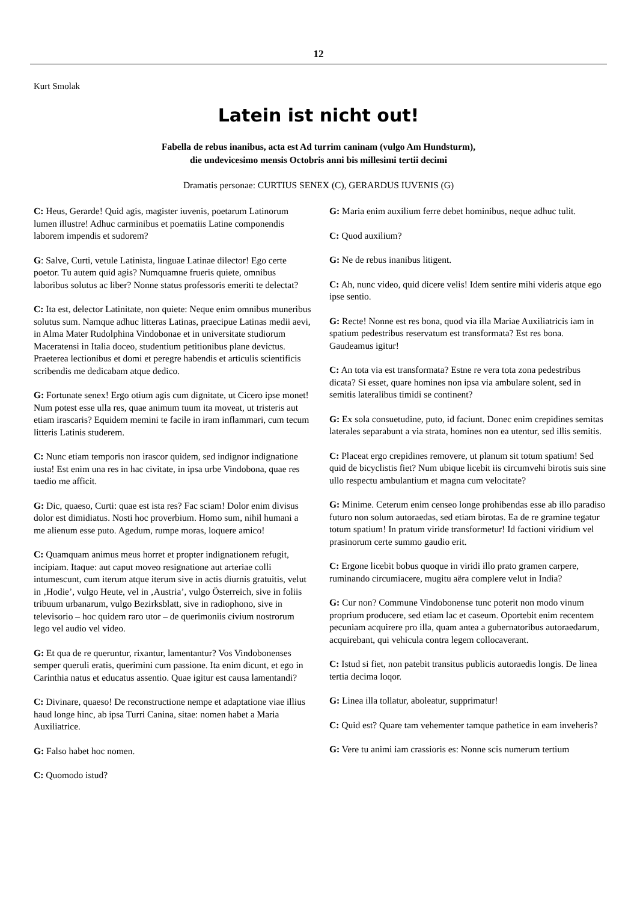12
Kurt Smolak
Latein ist nicht out!
Fabella de rebus inanibus, acta est Ad turrim caninam (vulgo Am Hundsturm),
die undevicesimo mensis Octobris anni bis millesimi tertii decimi
Dramatis personae: CURTIUS SENEX (C), GERARDUS IUVENIS (G)
C: Heus, Gerarde! Quid agis, magister iuvenis, poetarum Latinorum lumen illustre! Adhuc carminibus et poematiis Latine componendis laborem impendis et sudorem?
G: Salve, Curti, vetule Latinista, linguae Latinae dilector! Ego certe poetor. Tu autem quid agis? Numquamne frueris quiete, omnibus laboribus solutus ac liber? Nonne status professoris emeriti te delectat?
C: Ita est, delector Latinitate, non quiete: Neque enim omnibus muneribus solutus sum. Namque adhuc litteras Latinas, praecipue Latinas medii aevi, in Alma Mater Rudolphina Vindobonae et in universitate studiorum Maceratensi in Italia doceo, studentium petitionibus plane devictus. Praeterea lectionibus et domi et peregre habendis et articulis scientificis scribendis me dedicabam atque dedico.
G: Fortunate senex! Ergo otium agis cum dignitate, ut Cicero ipse monet! Num potest esse ulla res, quae animum tuum ita moveat, ut tristeris aut etiam irascaris? Equidem memini te facile in iram inflammari, cum tecum litteris Latinis studerem.
C: Nunc etiam temporis non irascor quidem, sed indignor indignatione iusta! Est enim una res in hac civitate, in ipsa urbe Vindobona, quae res taedio me afficit.
G: Dic, quaeso, Curti: quae est ista res? Fac sciam! Dolor enim divisus dolor est dimidiatus. Nosti hoc proverbium. Homo sum, nihil humani a me alienum esse puto. Agedum, rumpe moras, loquere amico!
C: Quamquam animus meus horret et propter indignationem refugit, incipiam. Itaque: aut caput moveo resignatione aut arteriae colli intumescunt, cum iterum atque iterum sive in actis diurnis gratuitis, velut in ‚Hodie’, vulgo Heute, vel in ‚Austria’, vulgo Österreich, sive in foliis tribuum urbanarum, vulgo Bezirksblatt, sive in radiophono, sive in televisorio – hoc quidem raro utor – de querimoniis civium nostrorum lego vel audio vel video.
G: Et qua de re queruntur, rixantur, lamentantur? Vos Vindobonenses semper queruli eratis, querimini cum passione. Ita enim dicunt, et ego in Carinthia natus et educatus assentio. Quae igitur est causa lamentandi?
C: Divinare, quaeso! De reconstructione nempe et adaptatione viae illius haud longe hinc, ab ipsa Turri Canina, sitae: nomen habet a Maria Auxiliatrice.
G: Falso habet hoc nomen.
C: Quomodo istud?
G: Maria enim auxilium ferre debet hominibus, neque adhuc tulit.
C: Quod auxilium?
G: Ne de rebus inanibus litigent.
C: Ah, nunc video, quid dicere velis! Idem sentire mihi videris atque ego ipse sentio.
G: Recte! Nonne est res bona, quod via illa Mariae Auxiliatricis iam in spatium pedestribus reservatum est transformata? Est res bona. Gaudeamus igitur!
C: An tota via est transformata? Estne re vera tota zona pedestribus dicata? Si esset, quare homines non ipsa via ambulare solent, sed in semitis lateralibus timidi se continent?
G: Ex sola consuetudine, puto, id faciunt. Donec enim crepidines semitas laterales separabunt a via strata, homines non ea utentur, sed illis semitis.
C: Placeat ergo crepidines removere, ut planum sit totum spatium! Sed quid de bicyclistis fiet? Num ubique licebit iis circumvehi birotis suis sine ullo respectu ambulantium et magna cum velocitate?
G: Minime. Ceterum enim censeo longe prohibendas esse ab illo paradiso futuro non solum autoraedas, sed etiam birotas. Ea de re gramine tegatur totum spatium! In pratum viride transformetur! Id factioni viridium vel prasinorum certe summo gaudio erit.
C: Ergone licebit bobus quoque in viridi illo prato gramen carpere, ruminando circumiacere, mugitu aëra complere velut in India?
G: Cur non? Commune Vindobonense tunc poterit non modo vinum proprium producere, sed etiam lac et caseum. Oportebit enim recentem pecuniam acquirere pro illa, quam antea a gubernatoribus autoraedarum, acquirebant, qui vehicula contra legem collocaverant.
C: Istud si fiet, non patebit transitus publicis autoraedis longis. De linea tertia decima loqor.
G: Linea illa tollatur, aboleatur, supprimatur!
C: Quid est? Quare tam vehementer tamque pathetice in eam inveheris?
G: Vere tu animi iam crassioris es: Nonne scis numerum tertium